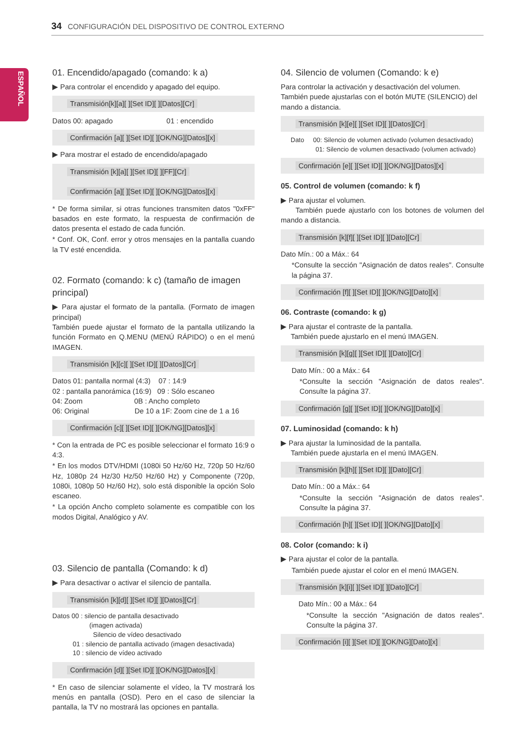34 CONFIGURACIÓN DEL DISPOSITIVO DE CONTROL EXTERNO
ESPAÑOL
01. Encendido/apagado (comando: k a)
▶ Para controlar el encendido y apagado del equipo.
Transmisión[k][a][ ][Set ID][ ][Datos][Cr]
Datos 00: apagado 01 : encendido
Confirmación [a][ ][Set ID][ ][OK/NG][Datos][x]
▶ Para mostrar el estado de encendido/apagado
Transmisión [k][a][ ][Set ID][ ][FF][Cr]
Confirmación [a][ ][Set ID][ ][OK/NG][Datos][x]
* De forma similar, si otras funciones transmiten datos "0xFF" basados en este formato, la respuesta de confirmación de datos presenta el estado de cada función.
* Conf. OK, Conf. error y otros mensajes en la pantalla cuando la TV esté encendida.
02. Formato (comando: k c) (tamaño de imagen principal)
▶ Para ajustar el formato de la pantalla. (Formato de imagen principal)
También puede ajustar el formato de la pantalla utilizando la función Formato en Q.MENU (MENÚ RÁPIDO) o en el menú IMAGEN.
Transmisión [k][c][ ][Set ID][ ][Datos][Cr]
Datos 01: pantalla normal (4:3) 07 : 14:9
02 : pantalla panorámica (16:9) 09 : Sólo escaneo
04: Zoom 0B : Ancho completo
06: Original De 10 a 1F: Zoom cine de 1 a 16
Confirmación [c][ ][Set ID][ ][OK/NG][Datos][x]
* Con la entrada de PC es posible seleccionar el formato 16:9 o 4:3.
* En los modos DTV/HDMI (1080i 50 Hz/60 Hz, 720p 50 Hz/60 Hz, 1080p 24 Hz/30 Hz/50 Hz/60 Hz) y Componente (720p, 1080i, 1080p 50 Hz/60 Hz), solo está disponible la opción Solo escaneo.
* La opción Ancho completo solamente es compatible con los modos Digital, Analógico y AV.
03. Silencio de pantalla (Comando: k d)
▶ Para desactivar o activar el silencio de pantalla.
Transmisión [k][d][ ][Set ID][ ][Datos][Cr]
Datos 00 : silencio de pantalla desactivado
(imagen activada)
Silencio de vídeo desactivado
01 : silencio de pantalla activado (imagen desactivada)
10 : silencio de vídeo activado
Confirmación [d][ ][Set ID][ ][OK/NG][Datos][x]
* En caso de silenciar solamente el vídeo, la TV mostrará los menús en pantalla (OSD). Pero en el caso de silenciar la pantalla, la TV no mostrará las opciones en pantalla.
04. Silencio de volumen (Comando: k e)
Para controlar la activación y desactivación del volumen.
También puede ajustarlas con el botón MUTE (SILENCIO) del mando a distancia.
Transmisión [k][e][ ][Set ID][ ][Datos][Cr]
Dato 00: Silencio de volumen activado (volumen desactivado)
01: Silencio de volumen desactivado (volumen activado)
Confirmación [e][ ][Set ID][ ][OK/NG][Datos][x]
05. Control de volumen (comando: k f)
▶ Para ajustar el volumen.
También puede ajustarlo con los botones de volumen del mando a distancia.
Transmisión [k][f][ ][Set ID][ ][Dato][Cr]
Dato Mín.: 00 a Máx.: 64
*Consulte la sección "Asignación de datos reales". Consulte la página 37.
Confirmación [f][ ][Set ID][ ][OK/NG][Dato][x]
06. Contraste (comando: k g)
▶ Para ajustar el contraste de la pantalla.
También puede ajustarlo en el menú IMAGEN.
Transmisión [k][g][ ][Set ID][ ][Dato][Cr]
Dato Mín.: 00 a Máx.: 64
*Consulte la sección "Asignación de datos reales". Consulte la página 37.
Confirmación [g][ ][Set ID][ ][OK/NG][Dato][x]
07. Luminosidad (comando: k h)
▶ Para ajustar la luminosidad de la pantalla.
También puede ajustarla en el menú IMAGEN.
Transmisión [k][h][ ][Set ID][ ][Dato][Cr]
Dato Mín.: 00 a Máx.: 64
*Consulte la sección "Asignación de datos reales". Consulte la página 37.
Confirmación [h][ ][Set ID][ ][OK/NG][Dato][x]
08. Color (comando: k i)
▶ Para ajustar el color de la pantalla.
También puede ajustar el color en el menú IMAGEN.
Transmisión [k][i][ ][Set ID][ ][Dato][Cr]
Dato Mín.: 00 a Máx.: 64
*Consulte la sección "Asignación de datos reales". Consulte la página 37.
Confirmación [i][ ][Set ID][ ][OK/NG][Dato][x]